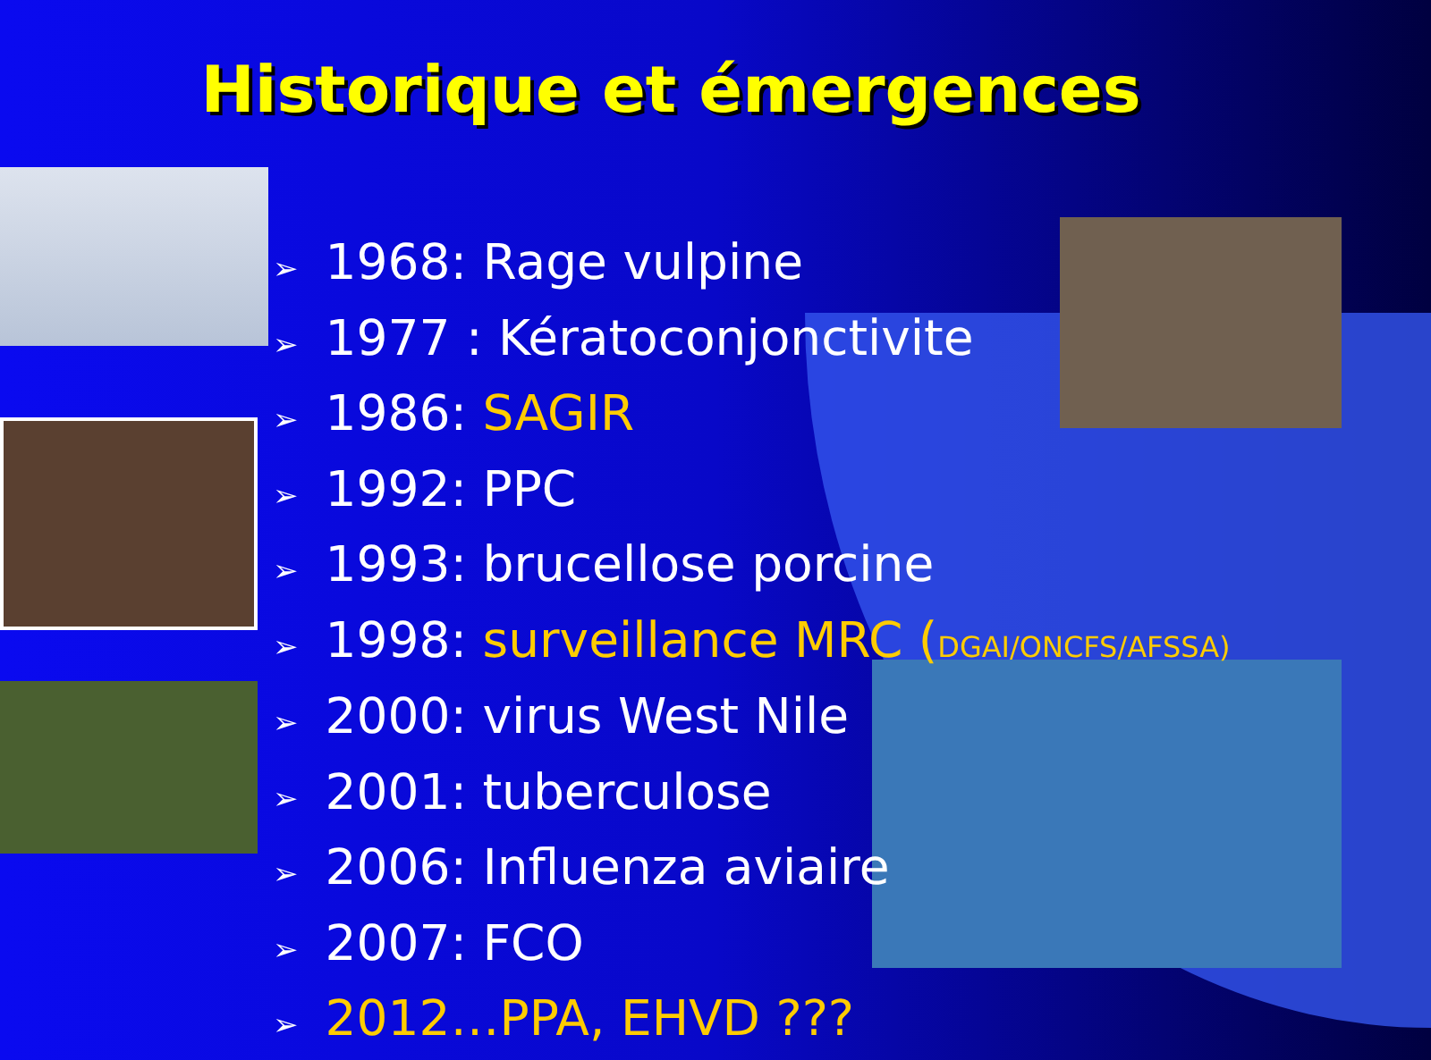Historique et émergences
➢ 1968: Rage vulpine
➢ 1977 : Kératoconjonctivite
➢ 1986: SAGIR
➢ 1992: PPC
➢ 1993: brucellose porcine
➢ 1998: surveillance MRC (DGAI/ONCFS/AFSSA)
➢ 2000: virus West Nile
➢ 2001: tuberculose
➢ 2006: Influenza aviaire
➢ 2007: FCO
➢ 2012…PPA, EHVD ???